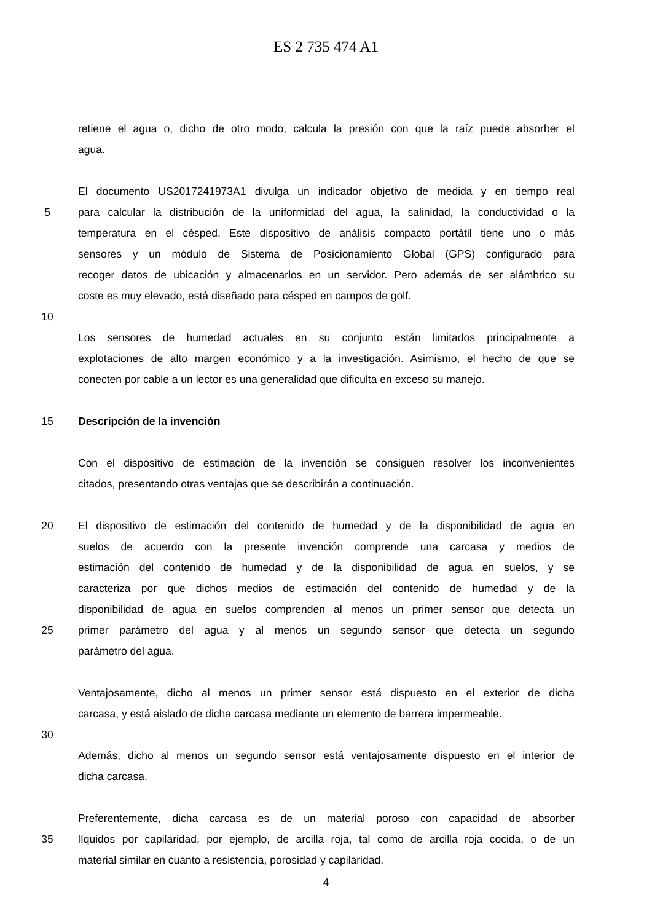ES 2 735 474 A1
retiene el agua o, dicho de otro modo, calcula la presión con que la raíz puede absorber el
agua.
El documento US2017241973A1 divulga un indicador objetivo de medida y en tiempo real
5 para calcular la distribución de la uniformidad del agua, la salinidad, la conductividad o la
temperatura en el césped. Este dispositivo de análisis compacto portátil tiene uno o más
sensores y un módulo de Sistema de Posicionamiento Global (GPS) configurado para
recoger datos de ubicación y almacenarlos en un servidor. Pero además de ser alámbrico su
coste es muy elevado, está diseñado para césped en campos de golf.
10
Los sensores de humedad actuales en su conjunto están limitados principalmente a
explotaciones de alto margen económico y a la investigación. Asimismo, el hecho de que se
conecten por cable a un lector es una generalidad que dificulta en exceso su manejo.
15 Descripción de la invención
Con el dispositivo de estimación de la invención se consiguen resolver los inconvenientes
citados, presentando otras ventajas que se describirán a continuación.
20 El dispositivo de estimación del contenido de humedad y de la disponibilidad de agua en
suelos de acuerdo con la presente invención comprende una carcasa y medios de
estimación del contenido de humedad y de la disponibilidad de agua en suelos, y se
caracteriza por que dichos medios de estimación del contenido de humedad y de la
disponibilidad de agua en suelos comprenden al menos un primer sensor que detecta un
25 primer parámetro del agua y al menos un segundo sensor que detecta un segundo
parámetro del agua.
Ventajosamente, dicho al menos un primer sensor está dispuesto en el exterior de dicha
carcasa, y está aislado de dicha carcasa mediante un elemento de barrera impermeable.
30
Además, dicho al menos un segundo sensor está ventajosamente dispuesto en el interior de
dicha carcasa.
Preferentemente, dicha carcasa es de un material poroso con capacidad de absorber
35 líquidos por capilaridad, por ejemplo, de arcilla roja, tal como de arcilla roja cocida, o de un
material similar en cuanto a resistencia, porosidad y capilaridad.
4